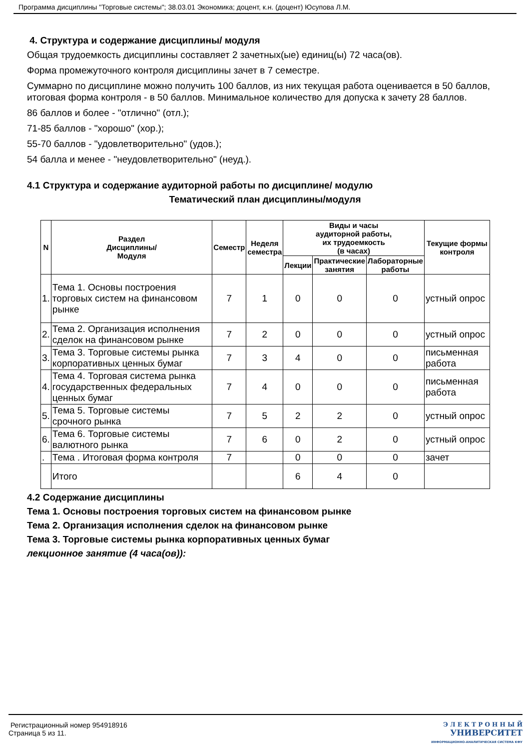Программа дисциплины "Торговые системы"; 38.03.01 Экономика; доцент, к.н. (доцент) Юсупова Л.М.
4. Структура и содержание дисциплины/ модуля
Общая трудоемкость дисциплины составляет 2 зачетных(ые) единиц(ы) 72 часа(ов).
Форма промежуточного контроля дисциплины зачет в 7 семестре.
Суммарно по дисциплине можно получить 100 баллов, из них текущая работа оценивается в 50 баллов, итоговая форма контроля - в 50 баллов. Минимальное количество для допуска к зачету 28 баллов.
86 баллов и более - "отлично" (отл.);
71-85 баллов - "хорошо" (хор.);
55-70 баллов - "удовлетворительно" (удов.);
54 балла и менее - "неудовлетворительно" (неуд.).
4.1 Структура и содержание аудиторной работы по дисциплине/ модулю
Тематический план дисциплины/модуля
| N | Раздел Дисциплины/ Модуля | Семестр | Неделя семестра | Виды и часы аудиторной работы, их трудоемкость (в часах) | | | Текущие формы контроля |
| --- | --- | --- | --- | --- | --- | --- | --- |
| | | | | Лекции | Практические занятия | Лабораторные работы | |
| 1. | Тема 1. Основы построения торговых систем на финансовом рынке | 7 | 1 | 0 | 0 | 0 | устный опрос |
| 2. | Тема 2. Организация исполнения сделок на финансовом рынке | 7 | 2 | 0 | 0 | 0 | устный опрос |
| 3. | Тема 3. Торговые системы рынка корпоративных ценных бумаг | 7 | 3 | 4 | 0 | 0 | письменная работа |
| 4. | Тема 4. Торговая система рынка государственных федеральных ценных бумаг | 7 | 4 | 0 | 0 | 0 | письменная работа |
| 5. | Тема 5. Торговые системы срочного рынка | 7 | 5 | 2 | 2 | 0 | устный опрос |
| 6. | Тема 6. Торговые системы валютного рынка | 7 | 6 | 0 | 2 | 0 | устный опрос |
| . | Тема . Итоговая форма контроля | 7 | | 0 | 0 | 0 | зачет |
| | Итого | | | 6 | 4 | 0 | |
4.2 Содержание дисциплины
Тема 1. Основы построения торговых систем на финансовом рынке
Тема 2. Организация исполнения сделок на финансовом рынке
Тема 3. Торговые системы рынка корпоративных ценных бумаг
лекционное занятие (4 часа(ов)):
Регистрационный номер 954918916
Страница 5 из 11.
Э Л Е К Т Р О Н Н Ы Й
УНИВЕРСИТЕТ
ИНФОРМАЦИОННО-АНАЛИТИЧЕСКАЯ СИСТЕМА КФУ